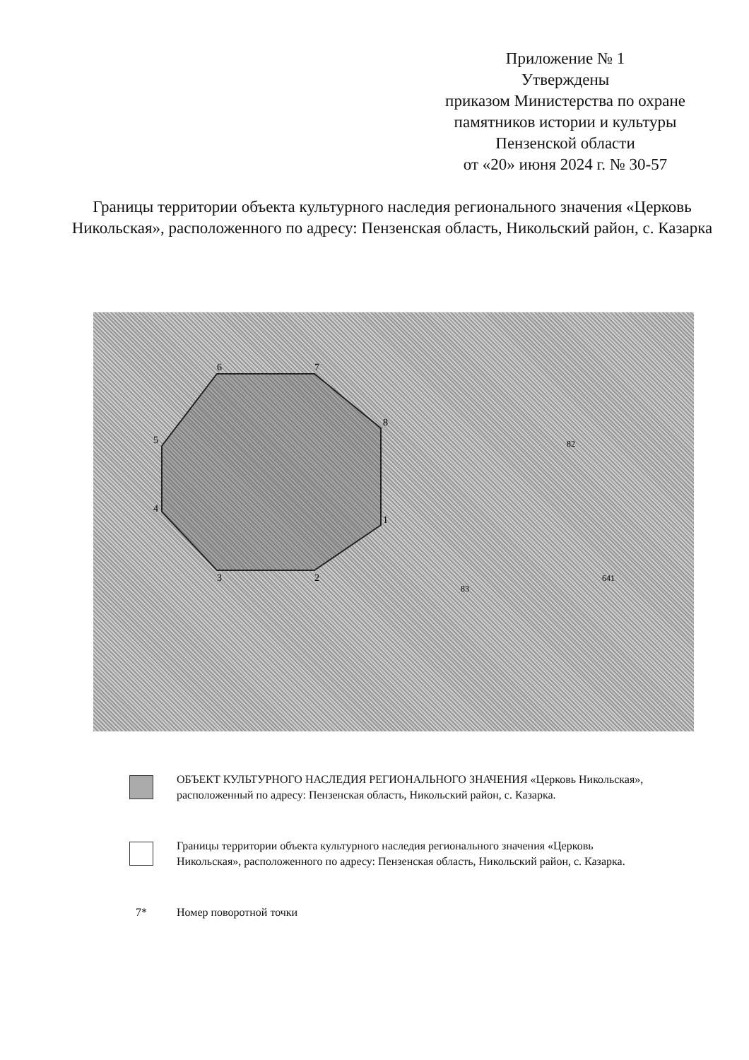Приложение № 1
Утверждены
приказом Министерства по охране памятников истории и культуры Пензенской области
от «20» июня 2024 г. № 30-57
Границы территории объекта культурного наследия регионального значения «Церковь Никольская», расположенного по адресу: Пензенская область, Никольский район, с. Казарка
6
7
8
1
2
3
4
5
82
83
641
ОБЪЕКТ КУЛЬТУРНОГО НАСЛЕДИЯ РЕГИОНАЛЬНОГО ЗНАЧЕНИЯ «Церковь Никольская», расположенный по адресу: Пензенская область, Никольский район, с. Казарка.
Границы территории объекта культурного наследия регионального значения «Церковь Никольская», расположенного по адресу: Пензенская область, Никольский район, с. Казарка.
7* Номер поворотной точки